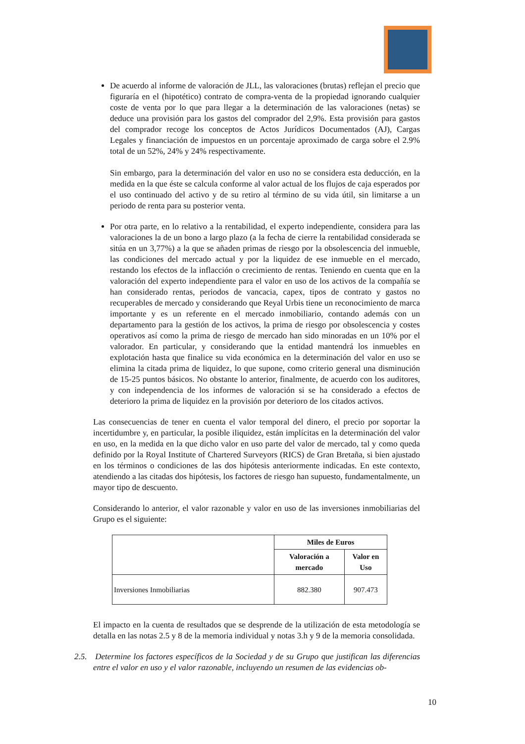De acuerdo al informe de valoración de JLL, las valoraciones (brutas) reflejan el precio que figuraría en el (hipotético) contrato de compra-venta de la propiedad ignorando cualquier coste de venta por lo que para llegar a la determinación de las valoraciones (netas) se deduce una provisión para los gastos del comprador del 2,9%. Esta provisión para gastos del comprador recoge los conceptos de Actos Jurídicos Documentados (AJ), Cargas Legales y financiación de impuestos en un porcentaje aproximado de carga sobre el 2.9% total de un 52%, 24% y 24% respectivamente.
Sin embargo, para la determinación del valor en uso no se considera esta deducción, en la medida en la que éste se calcula conforme al valor actual de los flujos de caja esperados por el uso continuado del activo y de su retiro al término de su vida útil, sin limitarse a un periodo de renta para su posterior venta.
Por otra parte, en lo relativo a la rentabilidad, el experto independiente, considera para las valoraciones la de un bono a largo plazo (a la fecha de cierre la rentabilidad considerada se sitúa en un 3,77%) a la que se añaden primas de riesgo por la obsolescencia del inmueble, las condiciones del mercado actual y por la liquidez de ese inmueble en el mercado, restando los efectos de la inflacción o crecimiento de rentas. Teniendo en cuenta que en la valoración del experto independiente para el valor en uso de los activos de la compañía se han considerado rentas, periodos de vancacia, capex, tipos de contrato y gastos no recuperables de mercado y considerando que Reyal Urbis tiene un reconocimiento de marca importante y es un referente en el mercado inmobiliario, contando además con un departamento para la gestión de los activos, la prima de riesgo por obsolescencia y costes operativos así como la prima de riesgo de mercado han sido minoradas en un 10% por el valorador. En particular, y considerando que la entidad mantendrá los inmuebles en explotación hasta que finalice su vida económica en la determinación del valor en uso se elimina la citada prima de liquidez, lo que supone, como criterio general una disminución de 15-25 puntos básicos. No obstante lo anterior, finalmente, de acuerdo con los auditores, y con independencia de los informes de valoración si se ha considerado a efectos de deterioro la prima de liquidez en la provisión por deterioro de los citados activos.
Las consecuencias de tener en cuenta el valor temporal del dinero, el precio por soportar la incertidumbre y, en particular, la posible iliquidez, están implícitas en la determinación del valor en uso, en la medida en la que dicho valor en uso parte del valor de mercado, tal y como queda definido por la Royal Institute of Chartered Surveyors (RICS) de Gran Bretaña, si bien ajustado en los términos o condiciones de las dos hipótesis anteriormente indicadas. En este contexto, atendiendo a las citadas dos hipótesis, los factores de riesgo han supuesto, fundamentalmente, un mayor tipo de descuento.
Considerando lo anterior, el valor razonable y valor en uso de las inversiones inmobiliarias del Grupo es el siguiente:
| | Miles de Euros | |
| --- | --- | --- |
| | Valoración a mercado | Valor en Uso |
| Inversiones Inmobiliarias | 882.380 | 907.473 |
El impacto en la cuenta de resultados que se desprende de la utilización de esta metodología se detalla en las notas 2.5 y 8 de la memoria individual y notas 3.h y 9 de la memoria consolidada.
2.5. Determine los factores específicos de la Sociedad y de su Grupo que justifican las diferencias entre el valor en uso y el valor razonable, incluyendo un resumen de las evidencias ob-
10